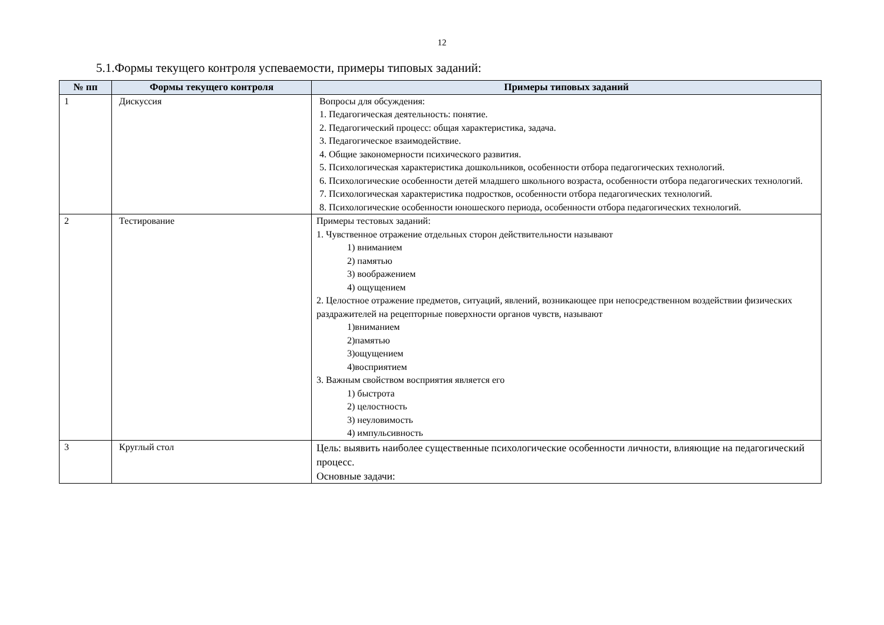12
5.1.Формы текущего контроля успеваемости, примеры типовых заданий:
| № пп | Формы текущего контроля | Примеры типовых заданий |
| --- | --- | --- |
| 1 | Дискуссия | Вопросы для обсуждения: 1. Педагогическая деятельность: понятие. 2. Педагогический процесс: общая характеристика, задача. 3. Педагогическое взаимодействие. 4. Общие закономерности психического развития. 5. Психологическая характеристика дошкольников, особенности отбора педагогических технологий. 6. Психологические особенности детей младшего школьного возраста, особенности отбора педагогических технологий. 7. Психологическая характеристика подростков, особенности отбора педагогических технологий. 8. Психологические особенности юношеского периода, особенности отбора педагогических технологий. |
| 2 | Тестирование | Примеры тестовых заданий: 1. Чувственное отражение отдельных сторон действительности называют 1) вниманием 2) памятью 3) воображением 4) ощущением 2. Целостное отражение предметов, ситуаций, явлений, возникающее при непосредственном воздействии физических раздражителей на рецепторные поверхности органов чувств, называют 1)вниманием 2)памятью 3)ощущением 4)восприятием 3. Важным свойством восприятия является его 1) быстрота 2) целостность 3) неуловимость 4) импульсивность |
| 3 | Круглый стол | Цель: выявить наиболее существенные психологические особенности личности, влияющие на педагогический процесс. Основные задачи: |